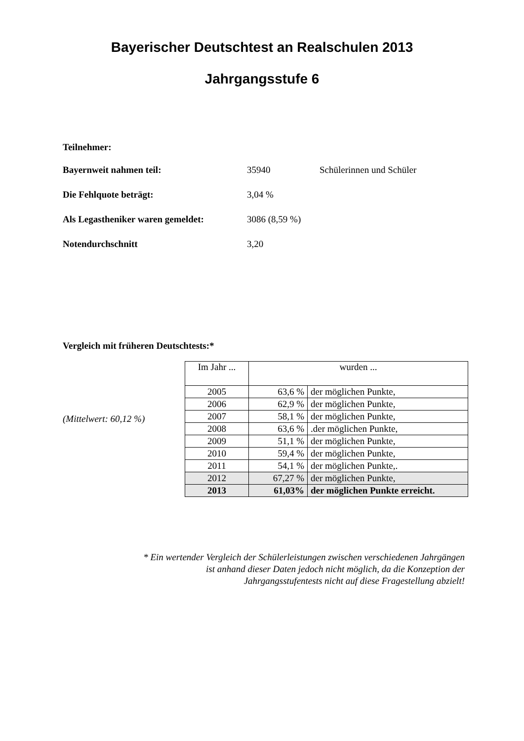Bayerischer Deutschtest an Realschulen 2013
Jahrgangsstufe 6
Teilnehmer:
Bayernweit nahmen teil: 35940 Schülerinnen und Schüler
Die Fehlquote beträgt: 3,04 %
Als Legastheniker waren gemeldet: 3086 (8,59 %)
Notendurchschnitt 3,20
Vergleich mit früheren Deutschtests:*
(Mittelwert: 60,12 %)
| Im Jahr ... | wurden ... | |
| 2005 | 63,6 % | der möglichen Punkte, |
| 2006 | 62,9 % | der möglichen Punkte, |
| 2007 | 58,1 % | der möglichen Punkte, |
| 2008 | 63,6 % | .der möglichen Punkte, |
| 2009 | 51,1 % | der möglichen Punkte, |
| 2010 | 59,4 % | der möglichen Punkte, |
| 2011 | 54,1 % | der möglichen Punkte,. |
| 2012 | 67,27 % | der möglichen Punkte, |
| 2013 | 61,03% | der möglichen Punkte erreicht. |
* Ein wertender Vergleich der Schülerleistungen zwischen verschiedenen Jahrgängen
ist anhand dieser Daten jedoch nicht möglich, da die Konzeption der
Jahrgangsstufentests nicht auf diese Fragestellung abzielt!